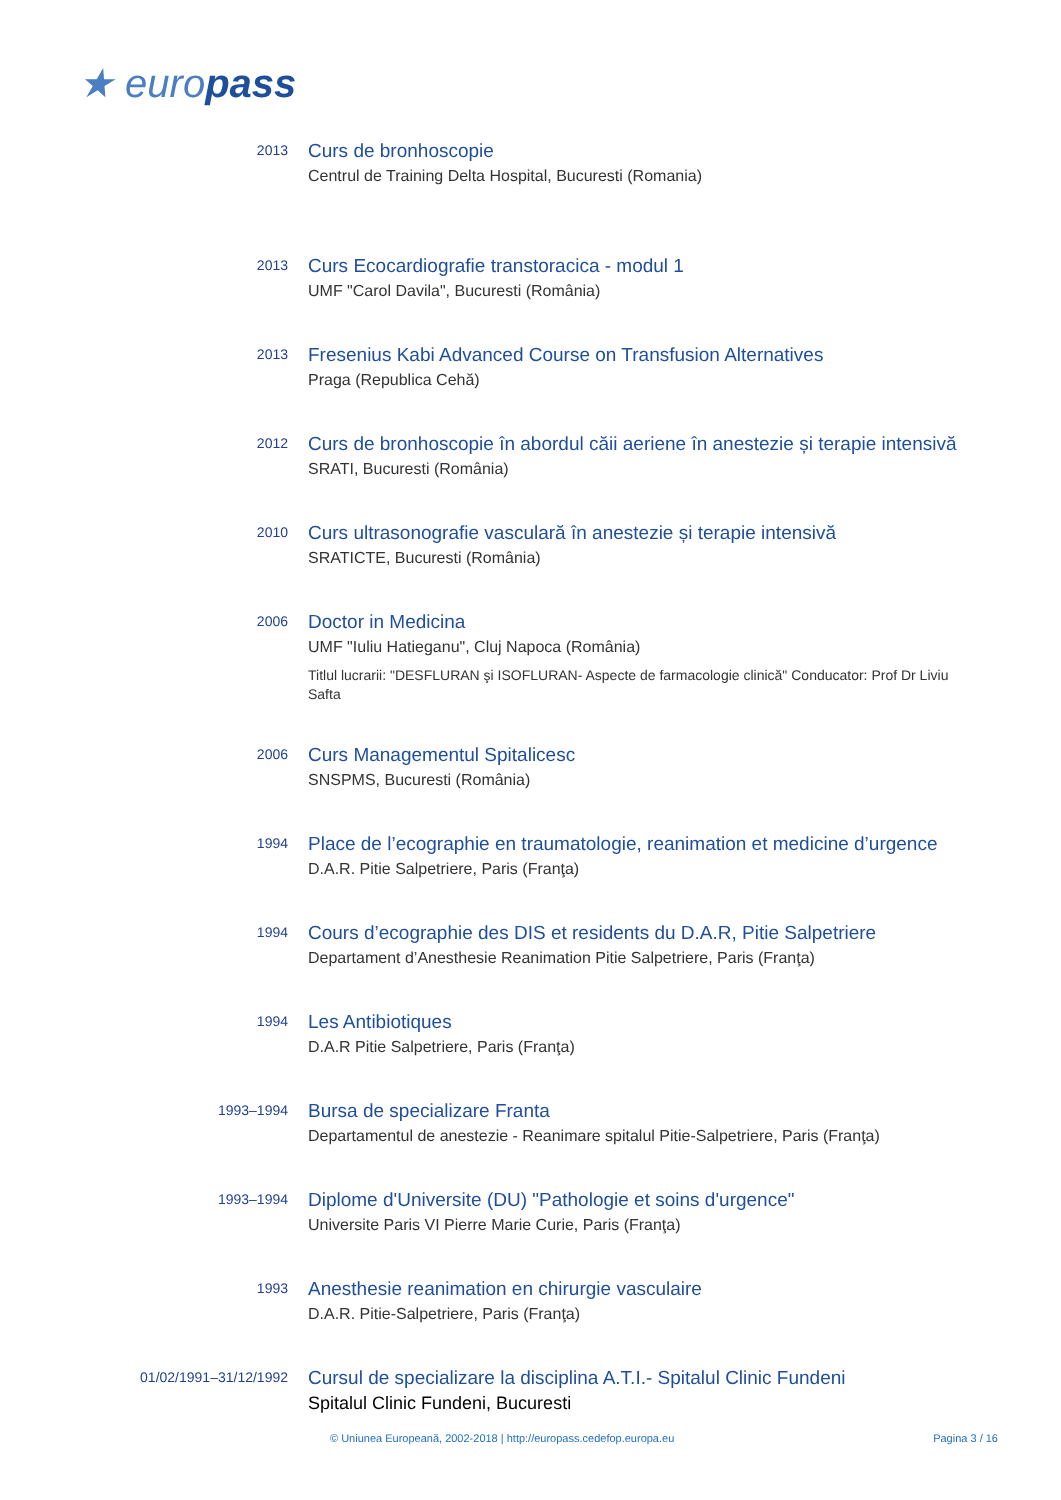★ europass
2013
Curs de bronhoscopie
Centrul de Training Delta Hospital, Bucuresti (Romania)
2013
Curs Ecocardiografie transtoracica - modul 1
UMF "Carol Davila", Bucuresti (România)
2013
Fresenius Kabi Advanced Course on Transfusion Alternatives
Praga (Republica Cehă)
2012
Curs de bronhoscopie în abordul căii aeriene în anestezie și terapie intensivă
SRATI, Bucuresti (România)
2010
Curs ultrasonografie vasculară în anestezie și terapie intensivă
SRATICTE, Bucuresti (România)
2006
Doctor in Medicina
UMF "Iuliu Hatieganu", Cluj Napoca (România)
Titlul lucrarii: "DESFLURAN şi ISOFLURAN- Aspecte de farmacologie clinică" Conducator: Prof Dr Liviu Safta
2006
Curs Managementul Spitalicesc
SNSPMS, Bucuresti (România)
1994
Place de l’ecographie en traumatologie, reanimation et medicine d’urgence
D.A.R. Pitie Salpetriere, Paris (Franţa)
1994
Cours d’ecographie des DIS et residents du D.A.R, Pitie Salpetriere
Departament d’Anesthesie Reanimation Pitie Salpetriere, Paris (Franţa)
1994
Les Antibiotiques
D.A.R Pitie Salpetriere, Paris (Franţa)
1993–1994
Bursa de specializare Franta
Departamentul de anestezie - Reanimare spitalul Pitie-Salpetriere, Paris (Franţa)
1993–1994
Diplome d'Universite (DU) "Pathologie et soins d'urgence"
Universite Paris VI Pierre Marie Curie, Paris (Franţa)
1993
Anesthesie reanimation en chirurgie vasculaire
D.A.R. Pitie-Salpetriere, Paris (Franţa)
01/02/1991–31/12/1992
Cursul de specializare la disciplina A.T.I.- Spitalul Clinic Fundeni
Spitalul Clinic Fundeni, Bucuresti
© Uniunea Europeană, 2002-2018 | http://europass.cedefop.europa.eu Pagina 3 / 16